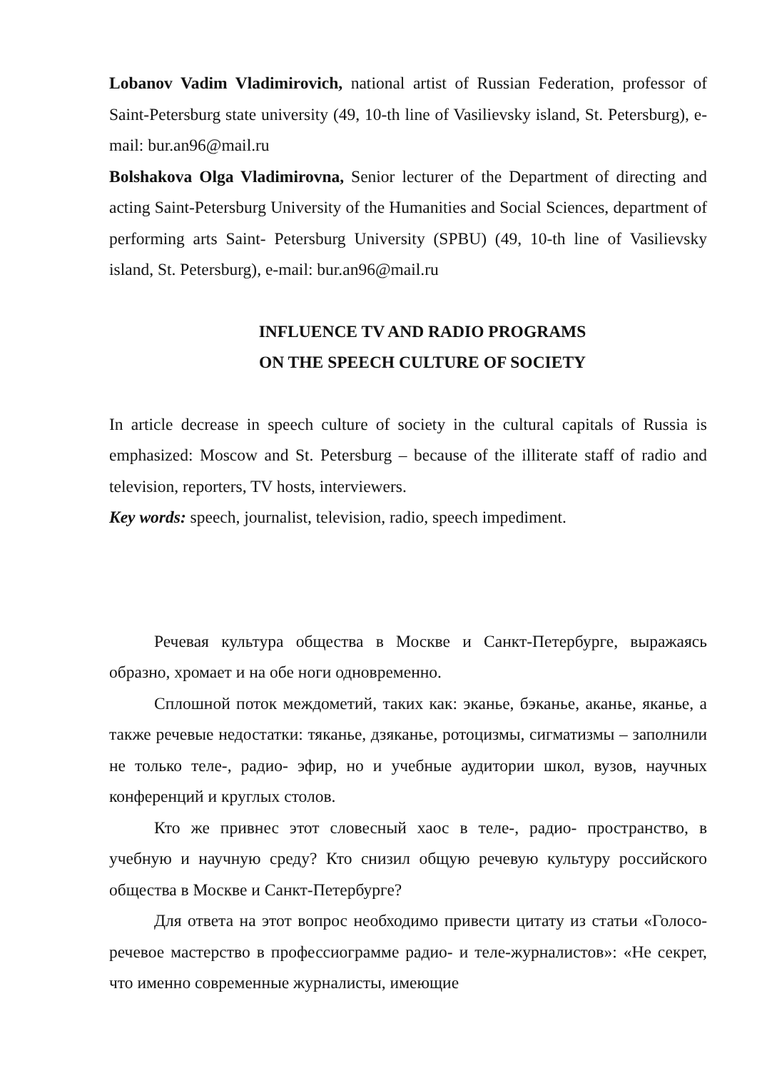Lobanov Vadim Vladimirovich, national artist of Russian Federation, professor of Saint-Petersburg state university (49, 10-th line of Vasilievsky island, St. Petersburg), e-mail: bur.an96@mail.ru
Bolshakova Olga Vladimirovna, Senior lecturer of the Department of directing and acting Saint-Petersburg University of the Humanities and Social Sciences, department of performing arts Saint- Petersburg University (SPBU) (49, 10-th line of Vasilievsky island, St. Petersburg), e-mail: bur.an96@mail.ru
INFLUENCE TV AND RADIO PROGRAMS
ON THE SPEECH CULTURE OF SOCIETY
In article decrease in speech culture of society in the cultural capitals of Russia is emphasized: Moscow and St. Petersburg – because of the illiterate staff of radio and television, reporters, TV hosts, interviewers.
Key words: speech, journalist, television, radio, speech impediment.
Речевая культура общества в Москве и Санкт-Петербурге, выражаясь образно, хромает и на обе ноги одновременно.
Сплошной поток междометий, таких как: эканье, бэканье, аканье, яканье, а также речевые недостатки: тяканье, дзяканье, ротоцизмы, сигматизмы – заполнили не только теле-, радио- эфир, но и учебные аудитории школ, вузов, научных конференций и круглых столов.
Кто же привнес этот словесный хаос в теле-, радио- пространство, в учебную и научную среду? Кто снизил общую речевую культуру российского общества в Москве и Санкт-Петербурге?
Для ответа на этот вопрос необходимо привести цитату из статьи «Голосо-речевое мастерство в профессиограмме радио- и теле-журналистов»: «Не секрет, что именно современные журналисты, имеющие